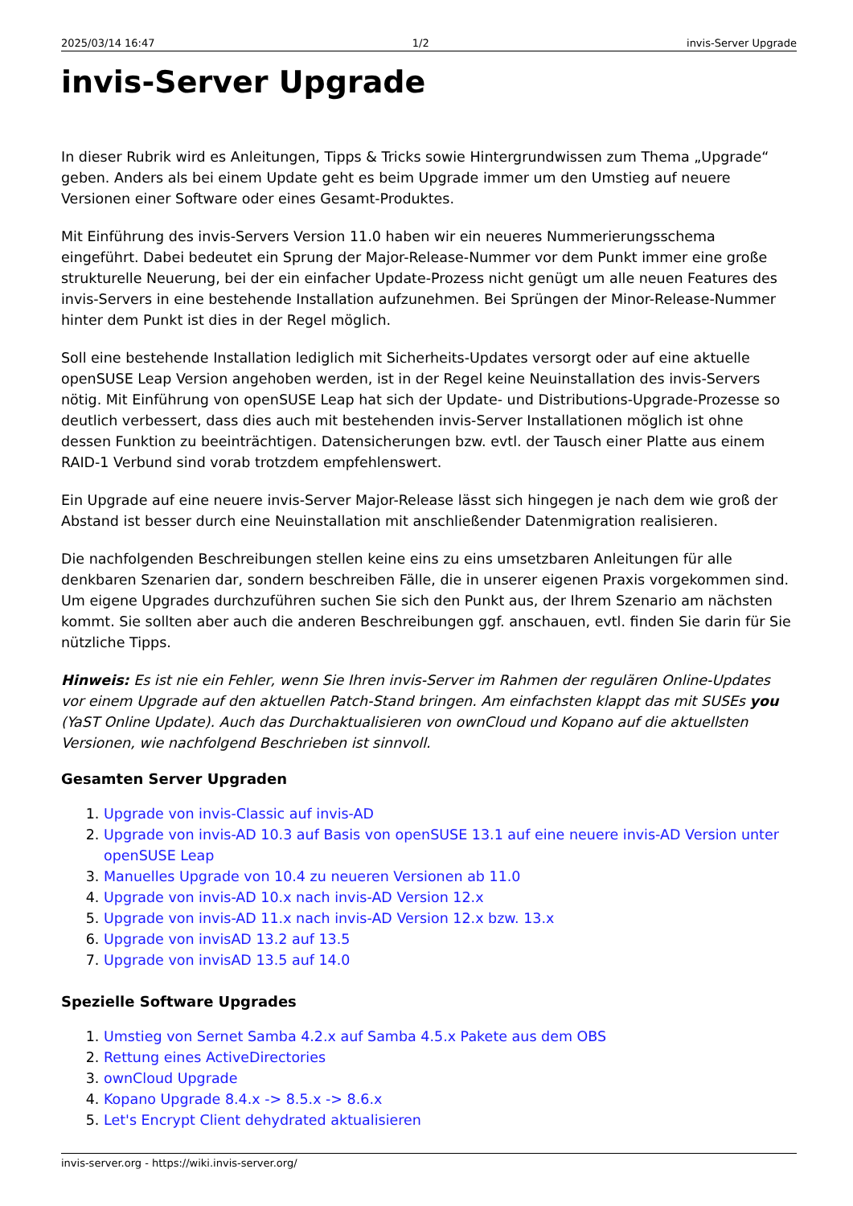2025/03/14 16:47 1/2 invis-Server Upgrade
invis-Server Upgrade
In dieser Rubrik wird es Anleitungen, Tipps & Tricks sowie Hintergrundwissen zum Thema „Upgrade“ geben. Anders als bei einem Update geht es beim Upgrade immer um den Umstieg auf neuere Versionen einer Software oder eines Gesamt-Produktes.
Mit Einführung des invis-Servers Version 11.0 haben wir ein neueres Nummerierungsschema eingeführt. Dabei bedeutet ein Sprung der Major-Release-Nummer vor dem Punkt immer eine große strukturelle Neuerung, bei der ein einfacher Update-Prozess nicht genügt um alle neuen Features des invis-Servers in eine bestehende Installation aufzunehmen. Bei Sprüngen der Minor-Release-Nummer hinter dem Punkt ist dies in der Regel möglich.
Soll eine bestehende Installation lediglich mit Sicherheits-Updates versorgt oder auf eine aktuelle openSUSE Leap Version angehoben werden, ist in der Regel keine Neuinstallation des invis-Servers nötig. Mit Einführung von openSUSE Leap hat sich der Update- und Distributions-Upgrade-Prozesse so deutlich verbessert, dass dies auch mit bestehenden invis-Server Installationen möglich ist ohne dessen Funktion zu beeinträchtigen. Datensicherungen bzw. evtl. der Tausch einer Platte aus einem RAID-1 Verbund sind vorab trotzdem empfehlenswert.
Ein Upgrade auf eine neuere invis-Server Major-Release lässt sich hingegen je nach dem wie groß der Abstand ist besser durch eine Neuinstallation mit anschließender Datenmigration realisieren.
Die nachfolgenden Beschreibungen stellen keine eins zu eins umsetzbaren Anleitungen für alle denkbaren Szenarien dar, sondern beschreiben Fälle, die in unserer eigenen Praxis vorgekommen sind. Um eigene Upgrades durchzuführen suchen Sie sich den Punkt aus, der Ihrem Szenario am nächsten kommt. Sie sollten aber auch die anderen Beschreibungen ggf. anschauen, evtl. finden Sie darin für Sie nützliche Tipps.
Hinweis: Es ist nie ein Fehler, wenn Sie Ihren invis-Server im Rahmen der regulären Online-Updates vor einem Upgrade auf den aktuellen Patch-Stand bringen. Am einfachsten klappt das mit SUSEs you (YaST Online Update). Auch das Durchaktualisieren von ownCloud und Kopano auf die aktuellsten Versionen, wie nachfolgend Beschrieben ist sinnvoll.
Gesamten Server Upgraden
1. Upgrade von invis-Classic auf invis-AD
2. Upgrade von invis-AD 10.3 auf Basis von openSUSE 13.1 auf eine neuere invis-AD Version unter openSUSE Leap
3. Manuelles Upgrade von 10.4 zu neueren Versionen ab 11.0
4. Upgrade von invis-AD 10.x nach invis-AD Version 12.x
5. Upgrade von invis-AD 11.x nach invis-AD Version 12.x bzw. 13.x
6. Upgrade von invisAD 13.2 auf 13.5
7. Upgrade von invisAD 13.5 auf 14.0
Spezielle Software Upgrades
1. Umstieg von Sernet Samba 4.2.x auf Samba 4.5.x Pakete aus dem OBS
2. Rettung eines ActiveDirectories
3. ownCloud Upgrade
4. Kopano Upgrade 8.4.x -> 8.5.x -> 8.6.x
5. Let's Encrypt Client dehydrated aktualisieren
invis-server.org - https://wiki.invis-server.org/